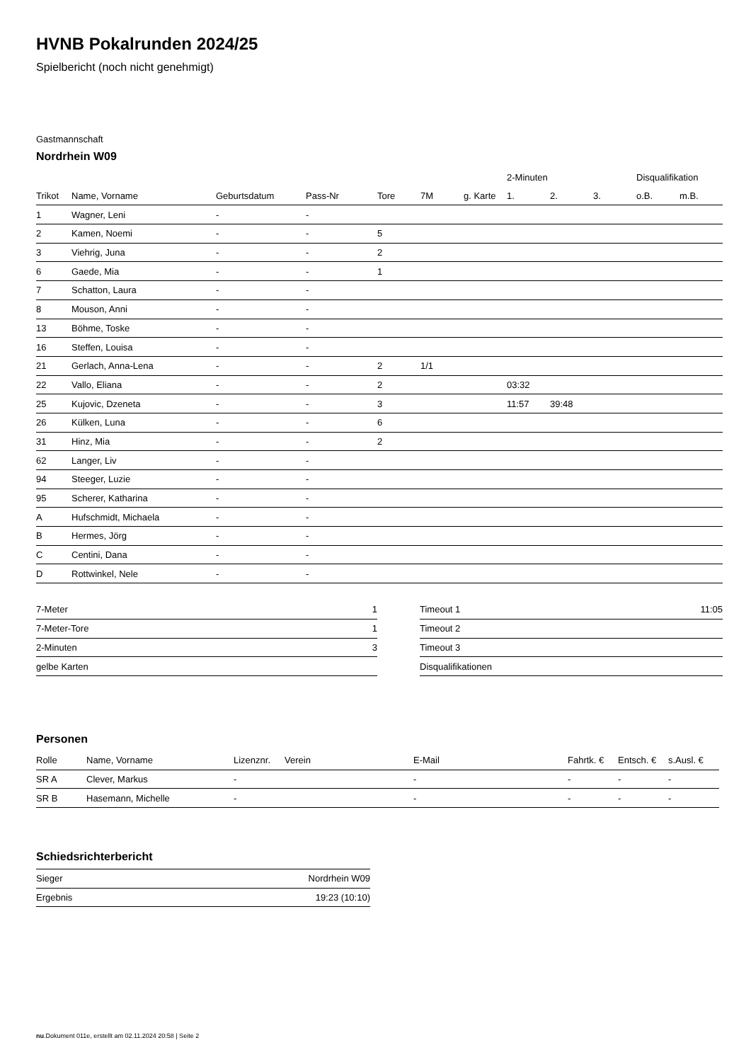HVNB Pokalrunden 2024/25
Spielbericht (noch nicht genehmigt)
Gastmannschaft
Nordrhein W09
| | | | | | | | 2-Minuten | | | Disqualifikation | |
| --- | --- | --- | --- | --- | --- | --- | --- | --- | --- | --- | --- |
| Trikot | Name, Vorname | Geburtsdatum | Pass-Nr | Tore | 7M | g. Karte | 1. | 2. | 3. | o.B. | m.B. |
| 1 | Wagner, Leni | - | - | | | | | | | | |
| 2 | Kamen, Noemi | - | - | 5 | | | | | | | |
| 3 | Viehrig, Juna | - | - | 2 | | | | | | | |
| 6 | Gaede, Mia | - | - | 1 | | | | | | | |
| 7 | Schatton, Laura | - | - | | | | | | | | |
| 8 | Mouson, Anni | - | - | | | | | | | | |
| 13 | Böhme, Toske | - | - | | | | | | | | |
| 16 | Steffen, Louisa | - | - | | | | | | | | |
| 21 | Gerlach, Anna-Lena | - | - | 2 | 1/1 | | | | | | |
| 22 | Vallo, Eliana | - | - | 2 | | | 03:32 | | | | |
| 25 | Kujovic, Dzeneta | - | - | 3 | | | 11:57 | 39:48 | | | |
| 26 | Külken, Luna | - | - | 6 | | | | | | | |
| 31 | Hinz, Mia | - | - | 2 | | | | | | | |
| 62 | Langer, Liv | - | - | | | | | | | | |
| 94 | Steeger, Luzie | - | - | | | | | | | | |
| 95 | Scherer, Katharina | - | - | | | | | | | | |
| A | Hufschmidt, Michaela | - | - | | | | | | | | |
| B | Hermes, Jörg | - | - | | | | | | | | |
| C | Centini, Dana | - | - | | | | | | | | |
| D | Rottwinkel, Nele | - | - | | | | | | | | |
| 7-Meter | 1 |
| 7-Meter-Tore | 1 |
| 2-Minuten | 3 |
| gelbe Karten | |
| Timeout 1 | 11:05 |
| Timeout 2 | |
| Timeout 3 | |
| Disqualifikationen | |
Personen
| Rolle | Name, Vorname | Lizenznr. | Verein | E-Mail | Fahrtk. € | Entsch. € | s.Ausl. € |
| --- | --- | --- | --- | --- | --- | --- | --- |
| SR A | Clever, Markus | - | | - | - | - | - |
| SR B | Hasemann, Michelle | - | | - | - | - | - |
Schiedsrichterbericht
| Sieger | Nordrhein W09 |
| Ergebnis | 19:23 (10:10) |
nu.Dokument 011e, erstellt am 02.11.2024 20:58 | Seite 2